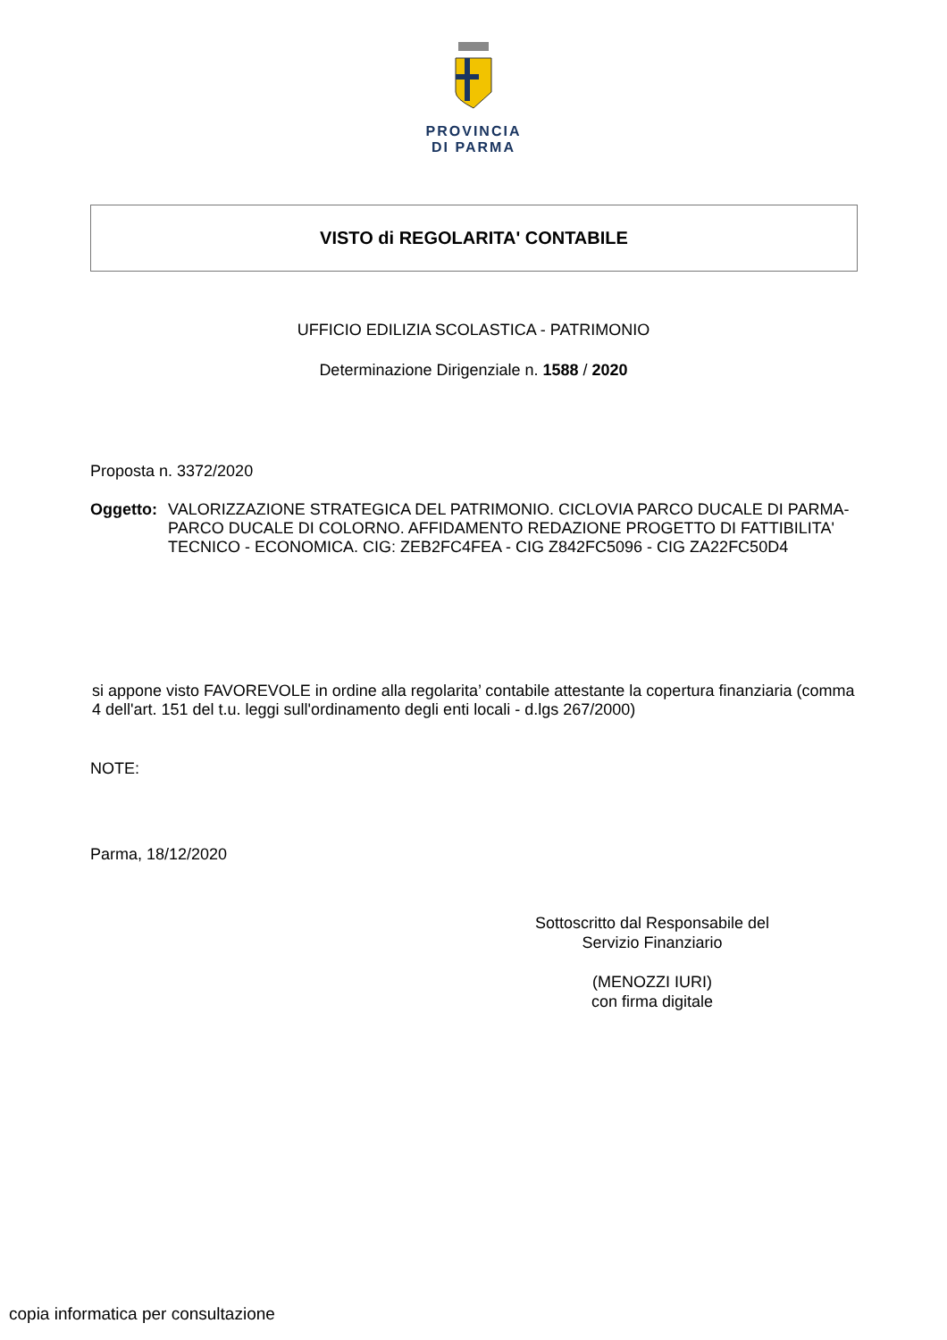PROVINCIA
DI PARMA
VISTO di REGOLARITA' CONTABILE
UFFICIO EDILIZIA SCOLASTICA - PATRIMONIO
Determinazione Dirigenziale n. 1588 / 2020
Proposta n. 3372/2020
Oggetto: VALORIZZAZIONE STRATEGICA DEL PATRIMONIO. CICLOVIA PARCO DUCALE DI PARMA-PARCO DUCALE DI COLORNO. AFFIDAMENTO REDAZIONE PROGETTO DI FATTIBILITA' TECNICO - ECONOMICA. CIG: ZEB2FC4FEA - CIG Z842FC5096 - CIG ZA22FC50D4
si appone visto FAVOREVOLE in ordine alla regolarita’ contabile attestante la copertura finanziaria (comma 4 dell'art. 151 del t.u. leggi sull'ordinamento degli enti locali - d.lgs 267/2000)
NOTE:
Parma, 18/12/2020
Sottoscritto dal Responsabile del
Servizio Finanziario
(MENOZZI IURI)
con firma digitale
copia informatica per consultazione